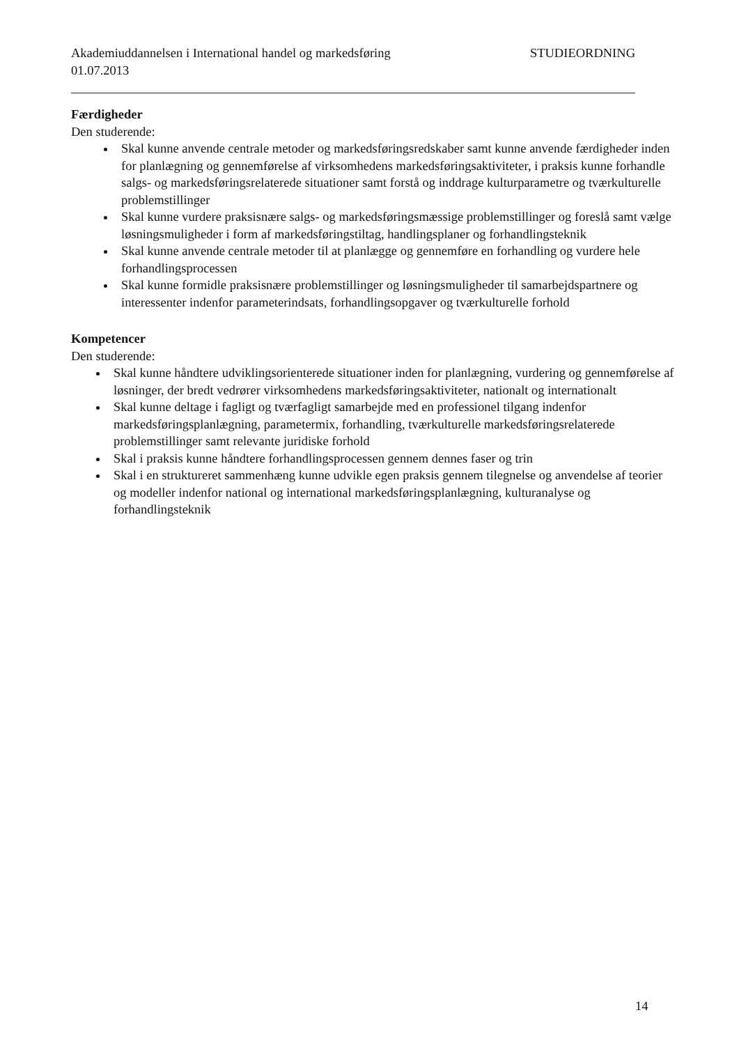Akademiuddannelsen i International handel og markedsføring STUDIEORDNING
01.07.2013
Færdigheder
Den studerende:
Skal kunne anvende centrale metoder og markedsføringsredskaber samt kunne anvende færdigheder inden for planlægning og gennemførelse af virksomhedens markedsføringsaktiviteter, i praksis kunne forhandle salgs- og markedsføringsrelaterede situationer samt forstå og inddrage kulturparametre og tværkulturelle problemstillinger
Skal kunne vurdere praksisnære salgs- og markedsføringsmæssige problemstillinger og foreslå samt vælge løsningsmuligheder i form af markedsføringstiltag, handlingsplaner og forhandlingsteknik
Skal kunne anvende centrale metoder til at planlægge og gennemføre en forhandling og vurdere hele forhandlingsprocessen
Skal kunne formidle praksisnære problemstillinger og løsningsmuligheder til samarbejdspartnere og interessenter indenfor parameterindsats, forhandlingsopgaver og tværkulturelle forhold
Kompetencer
Den studerende:
Skal kunne håndtere udviklingsorienterede situationer inden for planlægning, vurdering og gennemførelse af løsninger, der bredt vedrører virksomhedens markedsføringsaktiviteter, nationalt og internationalt
Skal kunne deltage i fagligt og tværfagligt samarbejde med en professionel tilgang indenfor markedsføringsplanlægning, parametermix, forhandling, tværkulturelle markedsføringsrelaterede problemstillinger samt relevante juridiske forhold
Skal i praksis kunne håndtere forhandlingsprocessen gennem dennes faser og trin
Skal i en struktureret sammenhæng kunne udvikle egen praksis gennem tilegnelse og anvendelse af teorier og modeller indenfor national og international markedsføringsplanlægning, kulturanalyse og forhandlingsteknik
14